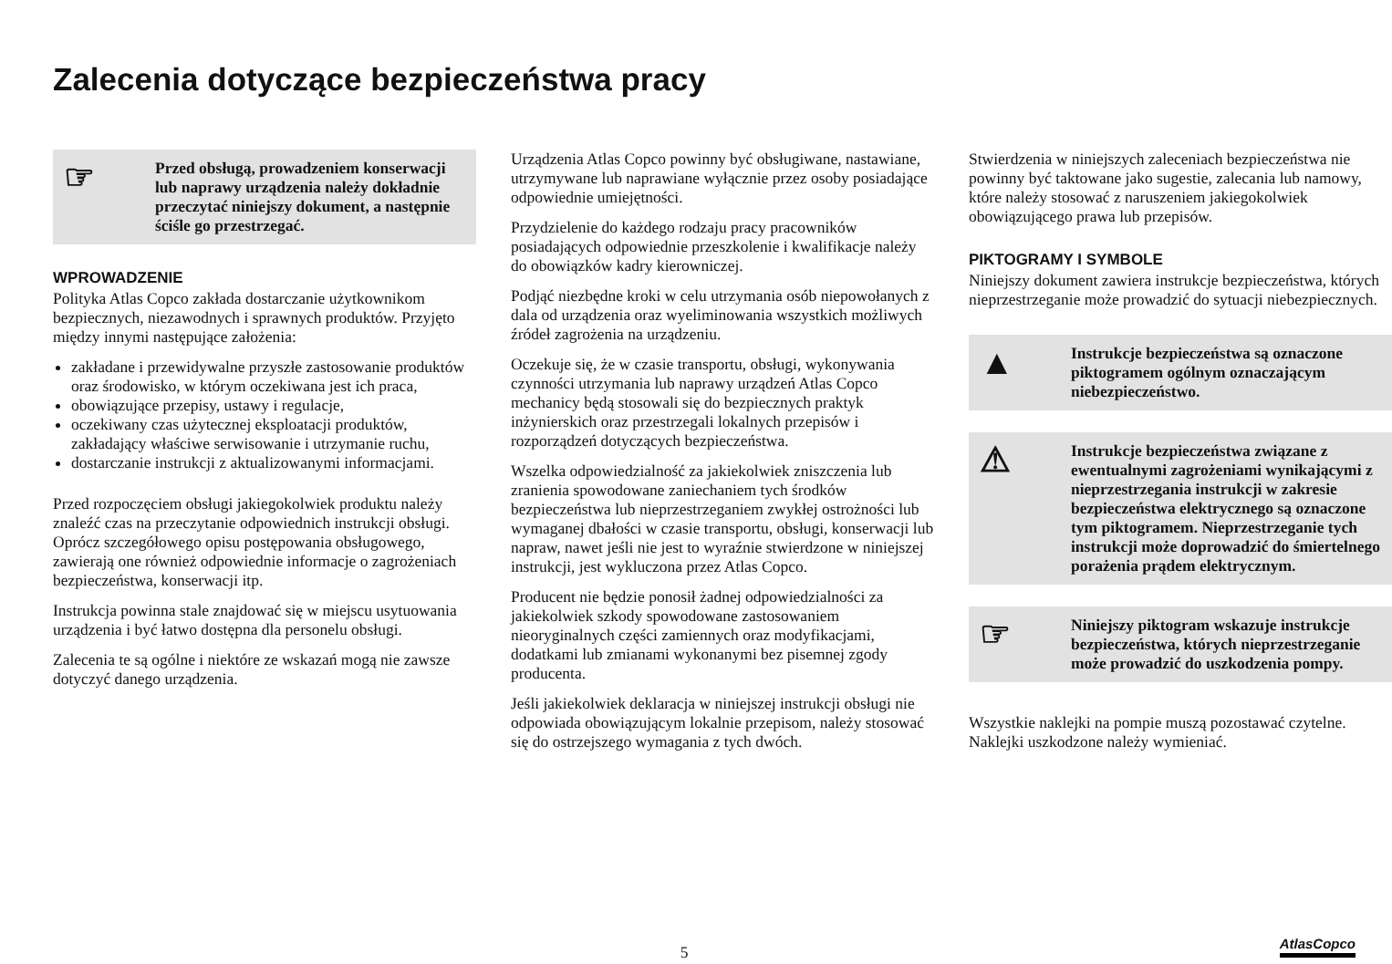Zalecenia dotyczące bezpieczeństwa pracy
☞
Przed obsługą, prowadzeniem konserwacji lub naprawy urządzenia należy dokładnie przeczytać niniejszy dokument, a następnie ściśle go przestrzegać.
WPROWADZENIE
Polityka Atlas Copco zakłada dostarczanie użytkownikom bezpiecznych, niezawodnych i sprawnych produktów. Przyjęto między innymi następujące założenia:
zakładane i przewidywalne przyszłe zastosowanie produktów oraz środowisko, w którym oczekiwana jest ich praca,
obowiązujące przepisy, ustawy i regulacje,
oczekiwany czas użytecznej eksploatacji produktów, zakładający właściwe serwisowanie i utrzymanie ruchu,
dostarczanie instrukcji z aktualizowanymi informacjami.
Przed rozpoczęciem obsługi jakiegokolwiek produktu należy znaleźć czas na przeczytanie odpowiednich instrukcji obsługi. Oprócz szczegółowego opisu postępowania obsługowego, zawierają one również odpowiednie informacje o zagrożeniach bezpieczeństwa, konserwacji itp.
Instrukcja powinna stale znajdować się w miejscu usytuowania urządzenia i być łatwo dostępna dla personelu obsługi.
Zalecenia te są ogólne i niektóre ze wskazań mogą nie zawsze dotyczyć danego urządzenia.
Urządzenia Atlas Copco powinny być obsługiwane, nastawiane, utrzymywane lub naprawiane wyłącznie przez osoby posiadające odpowiednie umiejętności.
Przydzielenie do każdego rodzaju pracy pracowników posiadających odpowiednie przeszkolenie i kwalifikacje należy do obowiązków kadry kierowniczej.
Podjąć niezbędne kroki w celu utrzymania osób niepowołanych z dala od urządzenia oraz wyeliminowania wszystkich możliwych źródeł zagrożenia na urządzeniu.
Oczekuje się, że w czasie transportu, obsługi, wykonywania czynności utrzymania lub naprawy urządzeń Atlas Copco mechanicy będą stosowali się do bezpiecznych praktyk inżynierskich oraz przestrzegali lokalnych przepisów i rozporządzeń dotyczących bezpieczeństwa.
Wszelka odpowiedzialność za jakiekolwiek zniszczenia lub zranienia spowodowane zaniechaniem tych środków bezpieczeństwa lub nieprzestrzeganiem zwykłej ostrożności lub wymaganej dbałości w czasie transportu, obsługi, konserwacji lub napraw, nawet jeśli nie jest to wyraźnie stwierdzone w niniejszej instrukcji, jest wykluczona przez Atlas Copco.
Producent nie będzie ponosił żadnej odpowiedzialności za jakiekolwiek szkody spowodowane zastosowaniem nieoryginalnych części zamiennych oraz modyfikacjami, dodatkami lub zmianami wykonanymi bez pisemnej zgody producenta.
Jeśli jakiekolwiek deklaracja w niniejszej instrukcji obsługi nie odpowiada obowiązującym lokalnie przepisom, należy stosować się do ostrzejszego wymagania z tych dwóch.
Stwierdzenia w niniejszych zaleceniach bezpieczeństwa nie powinny być taktowane jako sugestie, zalecania lub namowy, które należy stosować z naruszeniem jakiegokolwiek obowiązującego prawa lub przepisów.
PIKTOGRAMY I SYMBOLE
Niniejszy dokument zawiera instrukcje bezpieczeństwa, których nieprzestrzeganie może prowadzić do sytuacji niebezpiecznych.
▲
Instrukcje bezpieczeństwa są oznaczone piktogramem ogólnym oznaczającym niebezpieczeństwo.
⚠
Instrukcje bezpieczeństwa związane z ewentualnymi zagrożeniami wynikającymi z nieprzestrzegania instrukcji w zakresie bezpieczeństwa elektrycznego są oznaczone tym piktogramem. Nieprzestrzeganie tych instrukcji może doprowadzić do śmiertelnego porażenia prądem elektrycznym.
☞
Niniejszy piktogram wskazuje instrukcje bezpieczeństwa, których nieprzestrzeganie może prowadzić do uszkodzenia pompy.
Wszystkie naklejki na pompie muszą pozostawać czytelne. Naklejki uszkodzone należy wymieniać.
5
AtlasCopco